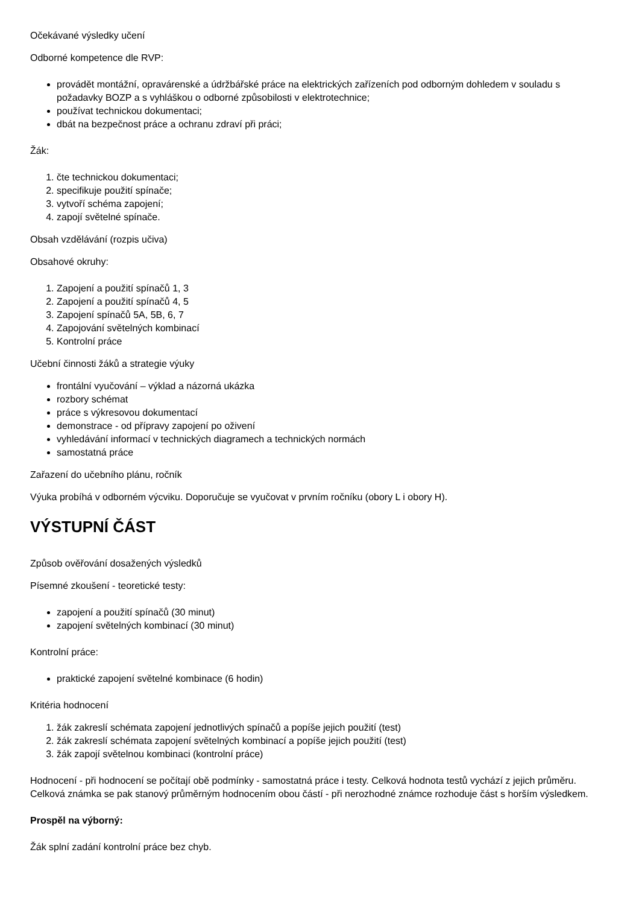Očekávané výsledky učení
Odborné kompetence dle RVP:
provádět montážní, opravárenské a údržbářské práce na elektrických zařízeních pod odborným dohledem v souladu s požadavky BOZP a s vyhláškou o odborné způsobilosti v elektrotechnice;
používat technickou dokumentaci;
dbát na bezpečnost práce a ochranu zdraví při práci;
Žák:
1. čte technickou dokumentaci;
2. specifikuje použití spínače;
3. vytvoří schéma zapojení;
4. zapojí světelné spínače.
Obsah vzdělávání (rozpis učiva)
Obsahové okruhy:
1. Zapojení a použití spínačů 1, 3
2. Zapojení a použití spínačů 4, 5
3. Zapojení spínačů 5A, 5B, 6, 7
4. Zapojování světelných kombinací
5. Kontrolní práce
Učební činnosti žáků a strategie výuky
frontální vyučování – výklad a názorná ukázka
rozbory schémat
práce s výkresovou dokumentací
demonstrace - od přípravy zapojení po oživení
vyhledávání informací v technických diagramech a technických normách
samostatná práce
Zařazení do učebního plánu, ročník
Výuka probíhá v odborném výcviku. Doporučuje se vyučovat v prvním ročníku (obory L i obory H).
VÝSTUPNÍ ČÁST
Způsob ověřování dosažených výsledků
Písemné zkoušení - teoretické testy:
zapojení a použití spínačů (30 minut)
zapojení světelných kombinací (30 minut)
Kontrolní práce:
praktické zapojení světelné kombinace (6 hodin)
Kritéria hodnocení
1. žák zakreslí schémata zapojení jednotlivých spínačů a popíše jejich použití (test)
2. žák zakreslí schémata zapojení světelných kombinací a popíše jejich použití (test)
3. žák zapojí světelnou kombinaci (kontrolní práce)
Hodnocení - při hodnocení se počítají obě podmínky - samostatná práce i testy. Celková hodnota testů vychází z jejich průměru. Celková známka se pak stanový průměrným hodnocením obou částí - při nerozhodné známce rozhoduje část s horším výsledkem.
Prospěl na výborný:
Žák splní zadání kontrolní práce bez chyb.